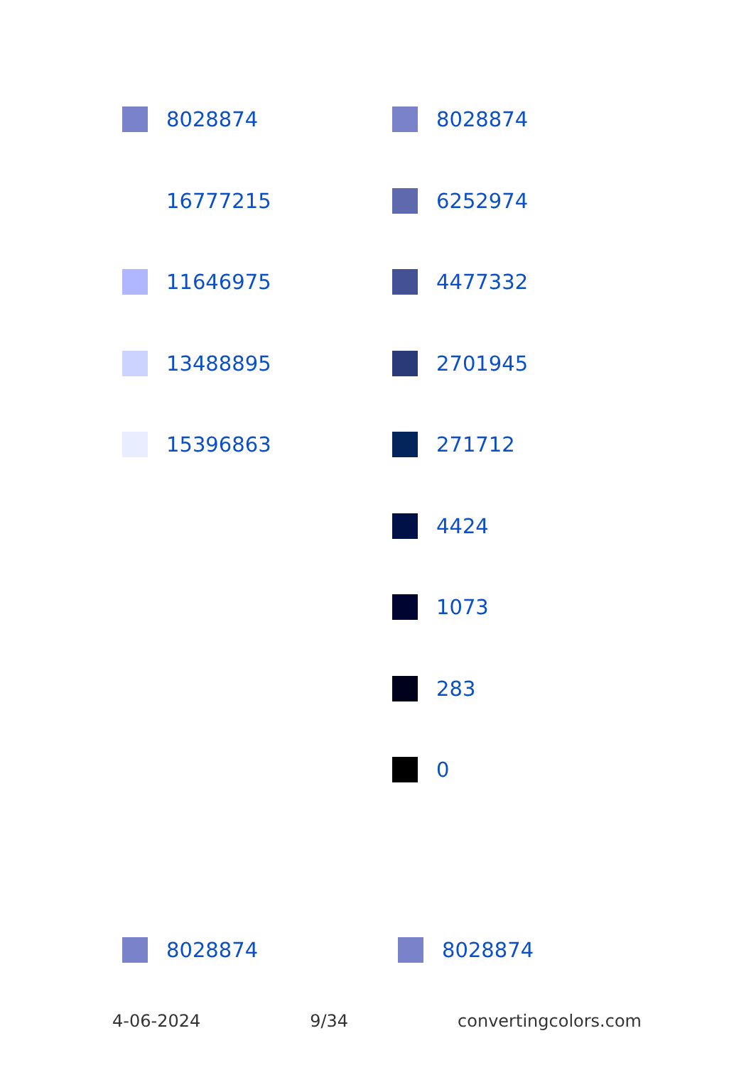8028874
16777215
11646975
13488895
15396863
8028874
6252974
4477332
2701945
271712
4424
1073
283
0
8028874 8028874
4-06-2024 9/34 convertingcolors.com